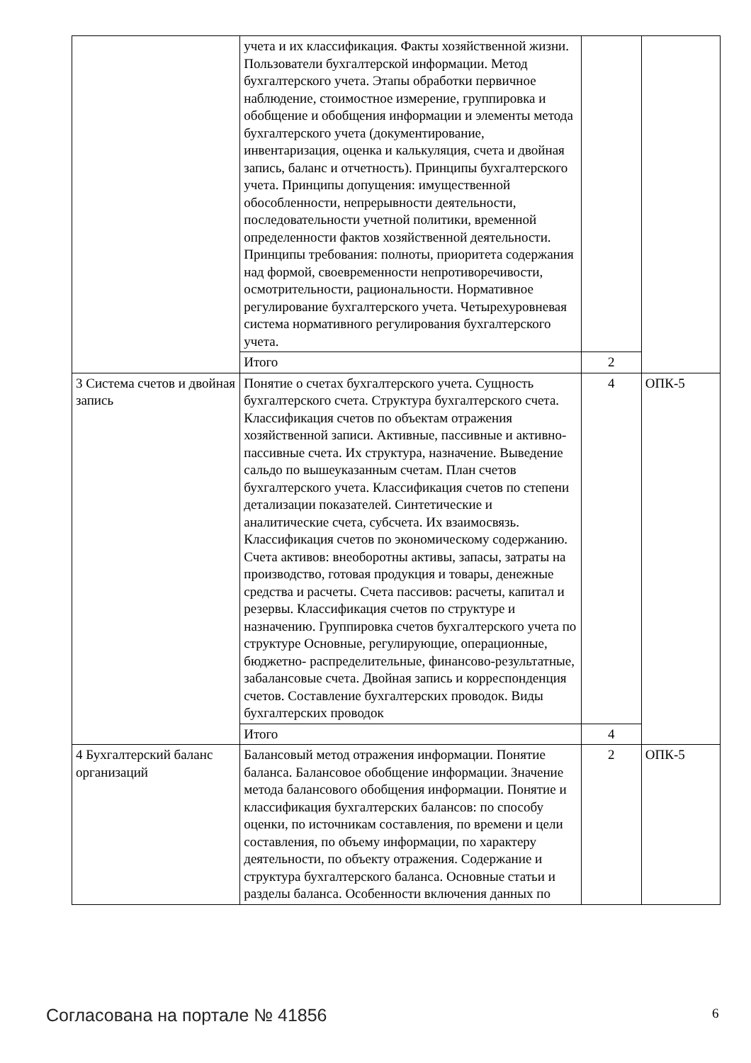| | учета и их классификация. Факты хозяйственной жизни. Пользователи бухгалтерской информации. Метод бухгалтерского учета. Этапы обработки первичное наблюдение, стоимостное измерение, группировка и обобщение и обобщения информации и элементы метода бухгалтерского учета (документирование, инвентаризация, оценка и калькуляция, счета и двойная запись, баланс и отчетность). Принципы бухгалтерского учета. Принципы допущения: имущественной обособленности, непрерывности деятельности, последовательности учетной политики, временной определенности фактов хозяйственной деятельности. Принципы требования: полноты, приоритета содержания над формой, своевременности непротиворечивости, осмотрительности, рациональности. Нормативное регулирование бухгалтерского учета. Четырехуровневая система нормативного регулирования бухгалтерского учета. | | |
| | Итого | 2 | |
| 3 Система счетов и двойная запись | Понятие о счетах бухгалтерского учета. Сущность бухгалтерского счета. Структура бухгалтерского счета. Классификация счетов по объектам отражения хозяйственной записи. Активные, пассивные и активно-пассивные счета. Их структура, назначение. Выведение сальдо по вышеуказанным счетам. План счетов бухгалтерского учета. Классификация счетов по степени детализации показателей. Синтетические и аналитические счета, субсчета. Их взаимосвязь. Классификация счетов по экономическому содержанию. Счета активов: внеоборотны активы, запасы, затраты на производство, готовая продукция и товары, денежные средства и расчеты. Счета пассивов: расчеты, капитал и резервы. Классификация счетов по структуре и назначению. Группировка счетов бухгалтерского учета по структуре Основные, регулирующие, операционные, бюджетно- распределительные, финансово-результатные, забалансовые счета. Двойная запись и корреспонденция счетов. Составление бухгалтерских проводок. Виды бухгалтерских проводок | 4 | ОПК-5 |
| | Итого | 4 | |
| 4 Бухгалтерский баланс организаций | Балансовый метод отражения информации. Понятие баланса. Балансовое обобщение информации. Значение метода балансового обобщения информации. Понятие и классификация бухгалтерских балансов: по способу оценки, по источникам составления, по времени и цели составления, по объему информации, по характеру деятельности, по объекту отражения. Содержание и структура бухгалтерского баланса. Основные статьи и разделы баланса. Особенности включения данных по | 2 | ОПК-5 |
Согласована на портале № 41856 6